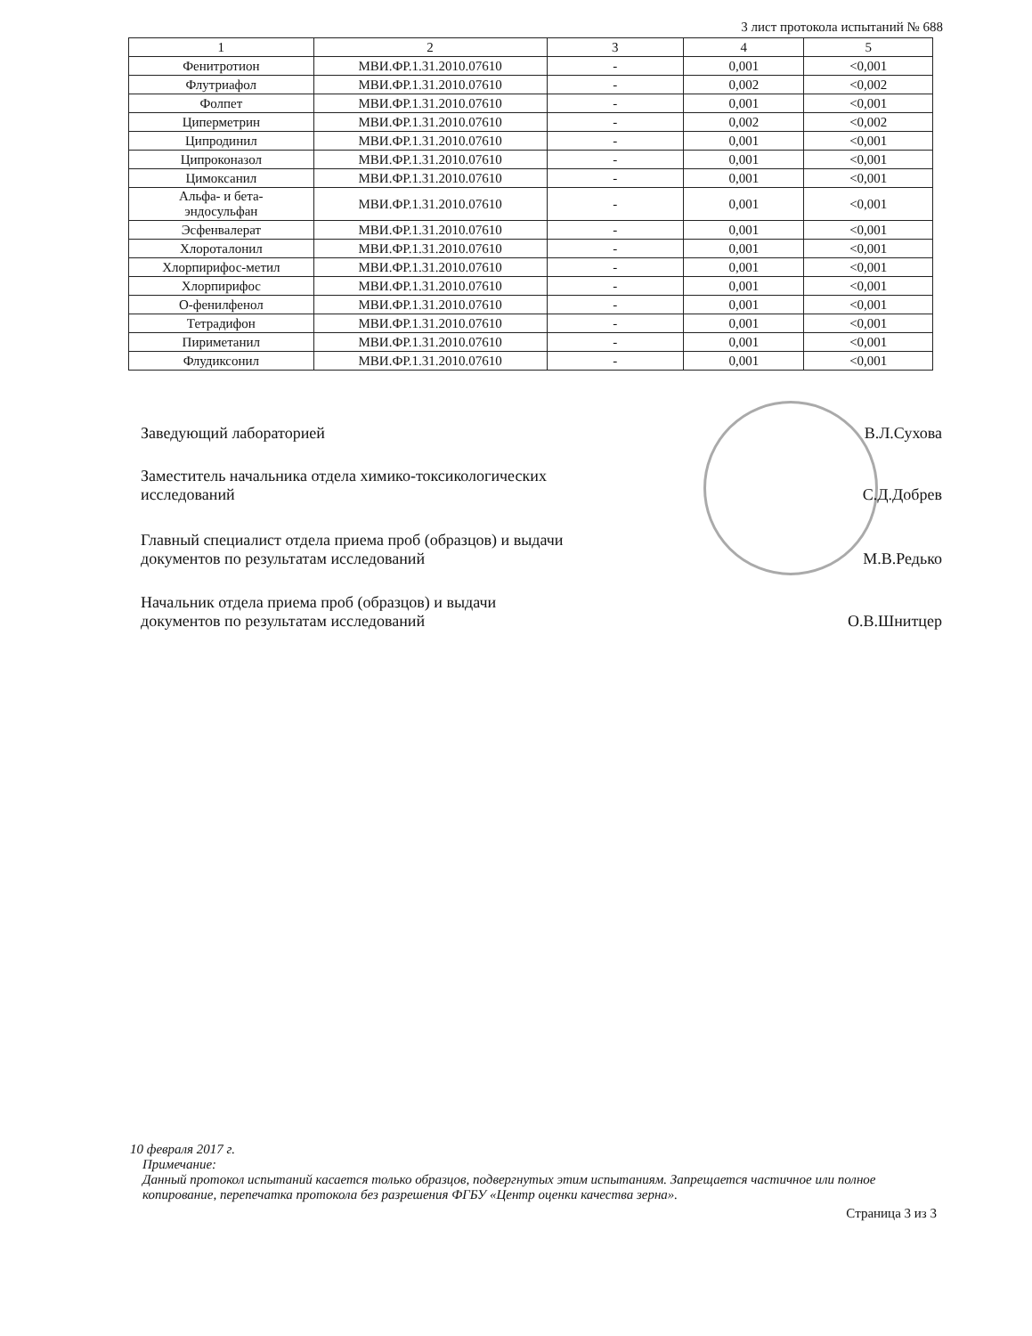3 лист протокола испытаний № 688
| 1 | 2 | 3 | 4 | 5 |
| --- | --- | --- | --- | --- |
| Фенитротион | МВИ.ФР.1.31.2010.07610 | - | 0,001 | <0,001 |
| Флутриафол | МВИ.ФР.1.31.2010.07610 | - | 0,002 | <0,002 |
| Фолпет | МВИ.ФР.1.31.2010.07610 | - | 0,001 | <0,001 |
| Циперметрин | МВИ.ФР.1.31.2010.07610 | - | 0,002 | <0,002 |
| Ципродинил | МВИ.ФР.1.31.2010.07610 | - | 0,001 | <0,001 |
| Ципроконазол | МВИ.ФР.1.31.2010.07610 | - | 0,001 | <0,001 |
| Цимоксанил | МВИ.ФР.1.31.2010.07610 | - | 0,001 | <0,001 |
| Альфа- и бета- эндосульфан | МВИ.ФР.1.31.2010.07610 | - | 0,001 | <0,001 |
| Эсфенвалерат | МВИ.ФР.1.31.2010.07610 | - | 0,001 | <0,001 |
| Хлороталонил | МВИ.ФР.1.31.2010.07610 | - | 0,001 | <0,001 |
| Хлорпирифос-метил | МВИ.ФР.1.31.2010.07610 | - | 0,001 | <0,001 |
| Хлорпирифос | МВИ.ФР.1.31.2010.07610 | - | 0,001 | <0,001 |
| О-фенилфенол | МВИ.ФР.1.31.2010.07610 | - | 0,001 | <0,001 |
| Тетрадифон | МВИ.ФР.1.31.2010.07610 | - | 0,001 | <0,001 |
| Пириметанил | МВИ.ФР.1.31.2010.07610 | - | 0,001 | <0,001 |
| Флудиксонил | МВИ.ФР.1.31.2010.07610 | - | 0,001 | <0,001 |
Заведующий лабораторией
В.Л.Сухова
Заместитель начальника отдела химико-токсикологических
исследований
С.Д.Добрев
Главный специалист отдела приема проб (образцов) и выдачи
документов по результатам исследований
М.В.Редько
Начальник отдела приема проб (образцов) и выдачи
документов по результатам исследований
О.В.Шнитцер
10 февраля 2017 г.
Примечание:
Данный протокол испытаний касается только образцов, подвергнутых этим испытаниям. Запрещается частичное или полное копирование, перепечатка протокола без разрешения ФГБУ «Центр оценки качества зерна».
Страница 3 из 3